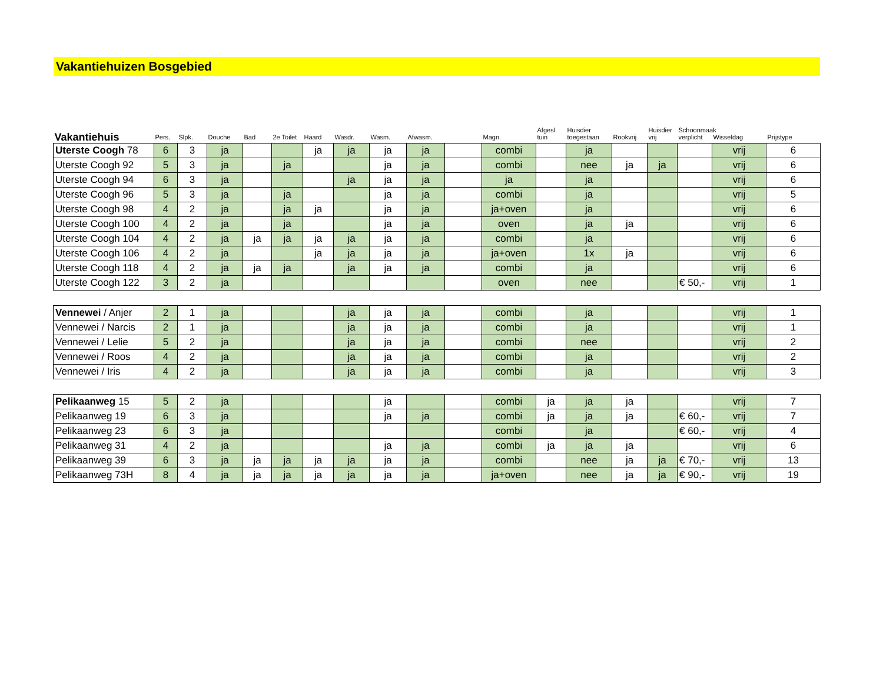Vakantiehuizen Bosgebied
| Vakantiehuis | Pers. | Slpk. | Douche | Bad | 2e Toilet | Haard | Wasdr. | Wasm. | Afwasm. | | Magn. | Afgesl. tuin | Huisdier toegestaan | Rookvrij | Huisdier vrij | Schoonmaak verplicht | Wisseldag | Prijstype |
| --- | --- | --- | --- | --- | --- | --- | --- | --- | --- | --- | --- | --- | --- | --- | --- | --- | --- | --- |
| Uterste Coogh 78 | 6 | 3 | ja | | | ja | ja | ja | ja | | combi | | ja | | | | vrij | 6 |
| Uterste Coogh 92 | 5 | 3 | ja | | ja | | | ja | ja | | combi | | nee | ja | ja | | vrij | 6 |
| Uterste Coogh 94 | 6 | 3 | ja | | | | ja | ja | ja | | ja | | ja | | | | vrij | 6 |
| Uterste Coogh 96 | 5 | 3 | ja | | ja | | | ja | ja | | combi | | ja | | | | vrij | 5 |
| Uterste Coogh 98 | 4 | 2 | ja | | ja | ja | | ja | ja | | ja+oven | | ja | | | | vrij | 6 |
| Uterste Coogh 100 | 4 | 2 | ja | | ja | | | ja | ja | | oven | | ja | ja | | | vrij | 6 |
| Uterste Coogh 104 | 4 | 2 | ja | ja | ja | ja | ja | ja | ja | | combi | | ja | | | | vrij | 6 |
| Uterste Coogh 106 | 4 | 2 | ja | | | ja | ja | ja | ja | | ja+oven | | 1x | ja | | | vrij | 6 |
| Uterste Coogh 118 | 4 | 2 | ja | ja | ja | | ja | ja | ja | | combi | | ja | | | | vrij | 6 |
| Uterste Coogh 122 | 3 | 2 | ja | | | | | | | | oven | | nee | | | € 50,- | vrij | 1 |
| Vennewei / Anjer | 2 | 1 | ja | | | | ja | ja | ja | | combi | | ja | | | | vrij | 1 |
| Vennewei / Narcis | 2 | 1 | ja | | | | ja | ja | ja | | combi | | ja | | | | vrij | 1 |
| Vennewei / Lelie | 5 | 2 | ja | | | | ja | ja | ja | | combi | | nee | | | | vrij | 2 |
| Vennewei / Roos | 4 | 2 | ja | | | | ja | ja | ja | | combi | | ja | | | | vrij | 2 |
| Vennewei / Iris | 4 | 2 | ja | | | | ja | ja | ja | | combi | | ja | | | | vrij | 3 |
| Pelikaanweg 15 | 5 | 2 | ja | | | | | ja | | | combi | ja | ja | ja | | | vrij | 7 |
| Pelikaanweg 19 | 6 | 3 | ja | | | | | ja | ja | | combi | ja | ja | ja | | € 60,- | vrij | 7 |
| Pelikaanweg 23 | 6 | 3 | ja | | | | | | | | combi | | ja | | | € 60,- | vrij | 4 |
| Pelikaanweg 31 | 4 | 2 | ja | | | | | ja | ja | | combi | ja | ja | ja | | | vrij | 6 |
| Pelikaanweg 39 | 6 | 3 | ja | ja | ja | ja | ja | ja | ja | | combi | | nee | ja | ja | € 70,- | vrij | 13 |
| Pelikaanweg 73H | 8 | 4 | ja | ja | ja | ja | ja | ja | ja | | ja+oven | | nee | ja | ja | € 90,- | vrij | 19 |